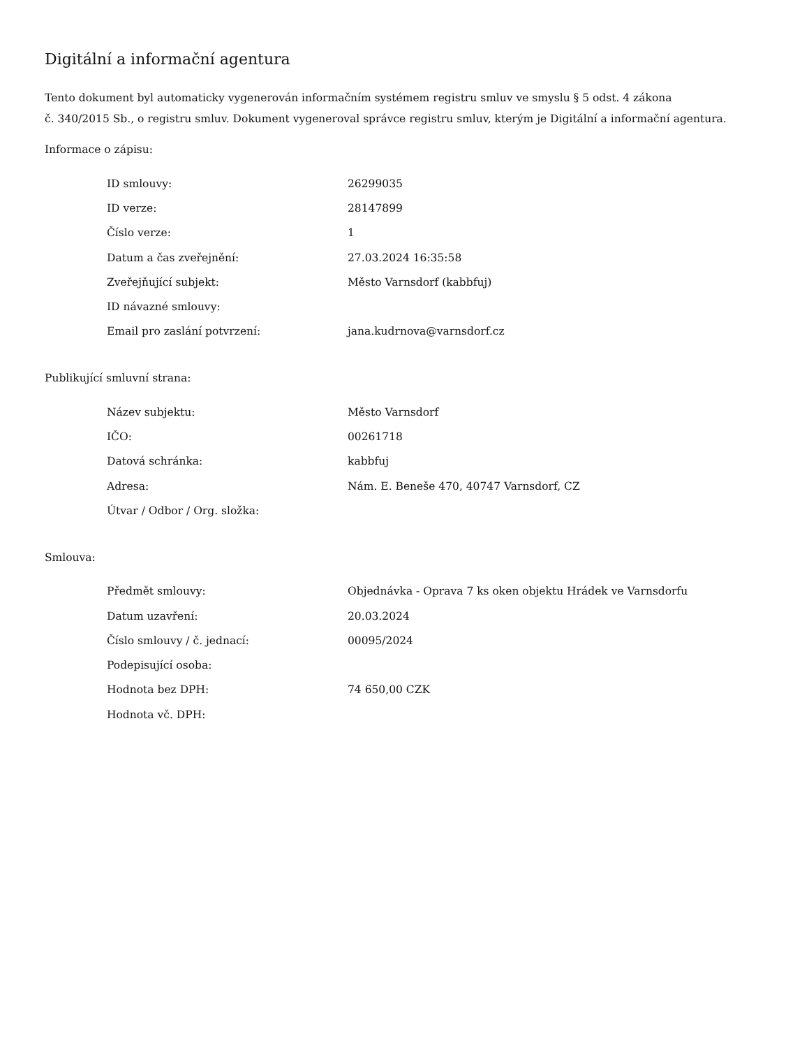Digitální a informační agentura
Tento dokument byl automaticky vygenerován informačním systémem registru smluv ve smyslu § 5 odst. 4 zákona
č. 340/2015 Sb., o registru smluv. Dokument vygeneroval správce registru smluv, kterým je Digitální a informační agentura.
Informace o zápisu:
| ID smlouvy: | 26299035 |
| ID verze: | 28147899 |
| Číslo verze: | 1 |
| Datum a čas zveřejnění: | 27.03.2024 16:35:58 |
| Zveřejňující subjekt: | Město Varnsdorf (kabbfuj) |
| ID návazné smlouvy: | |
| Email pro zaslání potvrzení: | jana.kudrnova@varnsdorf.cz |
Publikující smluvní strana:
| Název subjektu: | Město Varnsdorf |
| IČO: | 00261718 |
| Datová schránka: | kabbfuj |
| Adresa: | Nám. E. Beneše 470, 40747 Varnsdorf, CZ |
| Útvar / Odbor / Org. složka: | |
Smlouva:
| Předmět smlouvy: | Objednávka - Oprava 7 ks oken objektu Hrádek ve Varnsdorfu |
| Datum uzavření: | 20.03.2024 |
| Číslo smlouvy / č. jednací: | 00095/2024 |
| Podepisující osoba: | |
| Hodnota bez DPH: | 74 650,00 CZK |
| Hodnota vč. DPH: | |